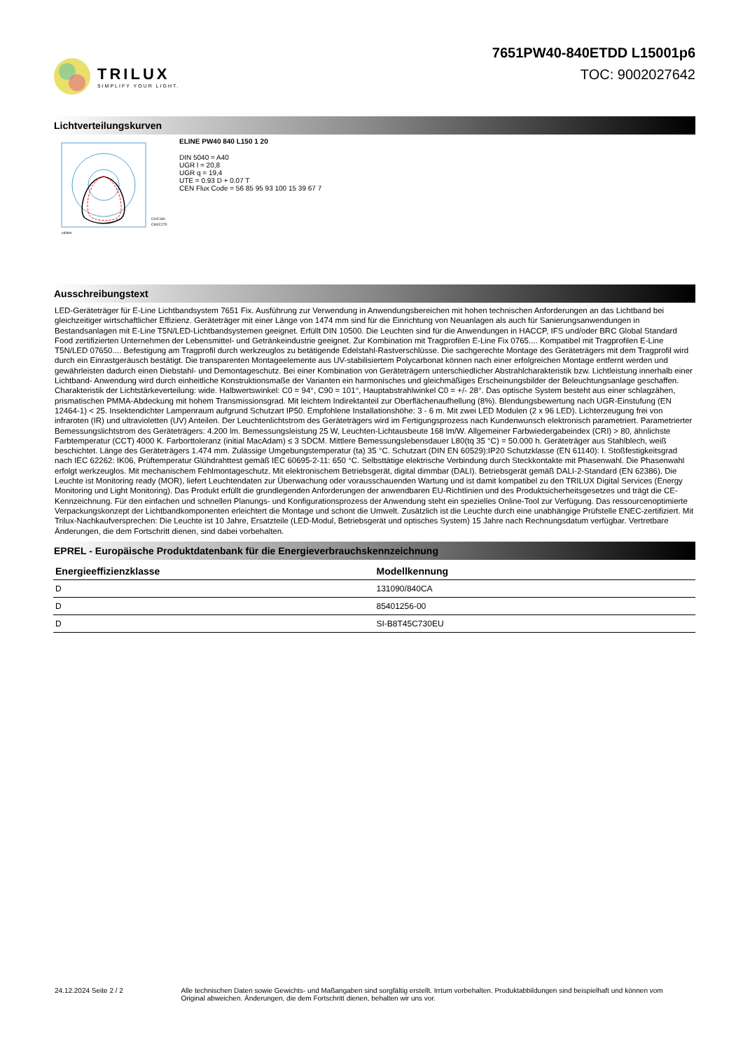TRILUX
SIMPLIFY YOUR LIGHT.
7651PW40-840ETDD L15001p6
TOC: 9002027642
Lichtverteilungskurven
C0/C180
C90/C270
cd/klm
ELINE PW40 840 L150 1 20
DIN 5040 = A40
UGR l = 20,8
UGR q = 19,4
UTE = 0.93 D + 0.07 T
CEN Flux Code = 56 85 95 93 100 15 39 67 7
Ausschreibungstext
LED-Geräteträger für E-Line Lichtbandsystem 7651 Fix. Ausführung zur Verwendung in Anwendungsbereichen mit hohen technischen Anforderungen an das Lichtband bei gleichzeitiger wirtschaftlicher Effizienz. Geräteträger mit einer Länge von 1474 mm sind für die Einrichtung von Neuanlagen als auch für Sanierungsanwendungen in Bestandsanlagen mit E-Line T5N/LED-Lichtbandsystemen geeignet. Erfüllt DIN 10500. Die Leuchten sind für die Anwendungen in HACCP, IFS und/oder BRC Global Standard Food zertifizierten Unternehmen der Lebensmittel- und Getränkeindustrie geeignet. Zur Kombination mit Tragprofilen E-Line Fix 0765.... Kompatibel mit Tragprofilen E-Line T5N/LED 07650.... Befestigung am Tragprofil durch werkzeuglos zu betätigende Edelstahl-Rastverschlüsse. Die sachgerechte Montage des Geräteträgers mit dem Tragprofil wird durch ein Einrastgeräusch bestätigt. Die transparenten Montageelemente aus UV-stabilisiertem Polycarbonat können nach einer erfolgreichen Montage entfernt werden und gewährleisten dadurch einen Diebstahl- und Demontageschutz. Bei einer Kombination von Geräteträgern unterschiedlicher Abstrahlcharakteristik bzw. Lichtleistung innerhalb einer Lichtband- Anwendung wird durch einheitliche Konstruktionsmaße der Varianten ein harmonisches und gleichmäßiges Erscheinungsbilder der Beleuchtungsanlage geschaffen. Charakteristik der Lichtstärkeverteilung: wide. Halbwertswinkel: C0 = 94°, C90 = 101°, Hauptabstrahlwinkel C0 = +/- 28°. Das optische System besteht aus einer schlagzähen, prismatischen PMMA-Abdeckung mit hohem Transmissionsgrad. Mit leichtem Indirektanteil zur Oberflächenaufhellung (8%). Blendungsbewertung nach UGR-Einstufung (EN 12464-1) < 25. Insektendichter Lampenraum aufgrund Schutzart IP50. Empfohlene Installationshöhe: 3 - 6 m. Mit zwei LED Modulen (2 x 96 LED). Lichterzeugung frei von infraroten (IR) und ultravioletten (UV) Anteilen. Der Leuchtenlichtstrom des Geräteträgers wird im Fertigungsprozess nach Kundenwunsch elektronisch parametriert. Parametrierter Bemessungslichtstrom des Geräteträgers: 4.200 lm. Bemessungsleistung 25 W, Leuchten-Lichtausbeute 168 lm/W. Allgemeiner Farbwiedergabeindex (CRI) > 80, ähnlichste Farbtemperatur (CCT) 4000 K. Farborttoleranz (initial MacAdam) ≤ 3 SDCM. Mittlere Bemessungslebensdauer L80(tq 35 °C) = 50.000 h. Geräteträger aus Stahlblech, weiß beschichtet. Länge des Geräteträgers 1.474 mm. Zulässige Umgebungstemperatur (ta) 35 °C. Schutzart (DIN EN 60529):IP20 Schutzklasse (EN 61140): I. Stoßfestigkeitsgrad nach IEC 62262: IK06, Prüftemperatur Glühdrahttest gemäß IEC 60695-2-11: 650 °C. Selbsttätige elektrische Verbindung durch Steckkontakte mit Phasenwahl. Die Phasenwahl erfolgt werkzeuglos. Mit mechanischem Fehlmontageschutz. Mit elektronischem Betriebsgerät, digital dimmbar (DALI). Betriebsgerät gemäß DALI-2-Standard (EN 62386). Die Leuchte ist Monitoring ready (MOR), liefert Leuchtendaten zur Überwachung oder vorausschauenden Wartung und ist damit kompatibel zu den TRILUX Digital Services (Energy Monitoring und Light Monitoring). Das Produkt erfüllt die grundlegenden Anforderungen der anwendbaren EU-Richtlinien und des Produktsicherheitsgesetzes und trägt die CE-Kennzeichnung. Für den einfachen und schnellen Planungs- und Konfigurationsprozess der Anwendung steht ein spezielles Online-Tool zur Verfügung. Das ressourcenoptimierte Verpackungskonzept der Lichtbandkomponenten erleichtert die Montage und schont die Umwelt. Zusätzlich ist die Leuchte durch eine unabhängige Prüfstelle ENEC-zertifiziert. Mit Trilux-Nachkaufversprechen: Die Leuchte ist 10 Jahre, Ersatzteile (LED-Modul, Betriebsgerät und optisches System) 15 Jahre nach Rechnungsdatum verfügbar. Vertretbare Änderungen, die dem Fortschritt dienen, sind dabei vorbehalten.
EPREL - Europäische Produktdatenbank für die Energieverbrauchskennzeichnung
| Energieeffizienzklasse | Modellkennung |
| --- | --- |
| D | 131090/840CA |
| D | 85401256-00 |
| D | SI-B8T45C730EU |
24.12.2024 Seite 2 / 2 Alle technischen Daten sowie Gewichts- und Maßangaben sind sorgfältig erstellt. Irrtum vorbehalten. Produktabbildungen sind beispielhaft und können vom Original abweichen. Änderungen, die dem Fortschritt dienen, behalten wir uns vor.